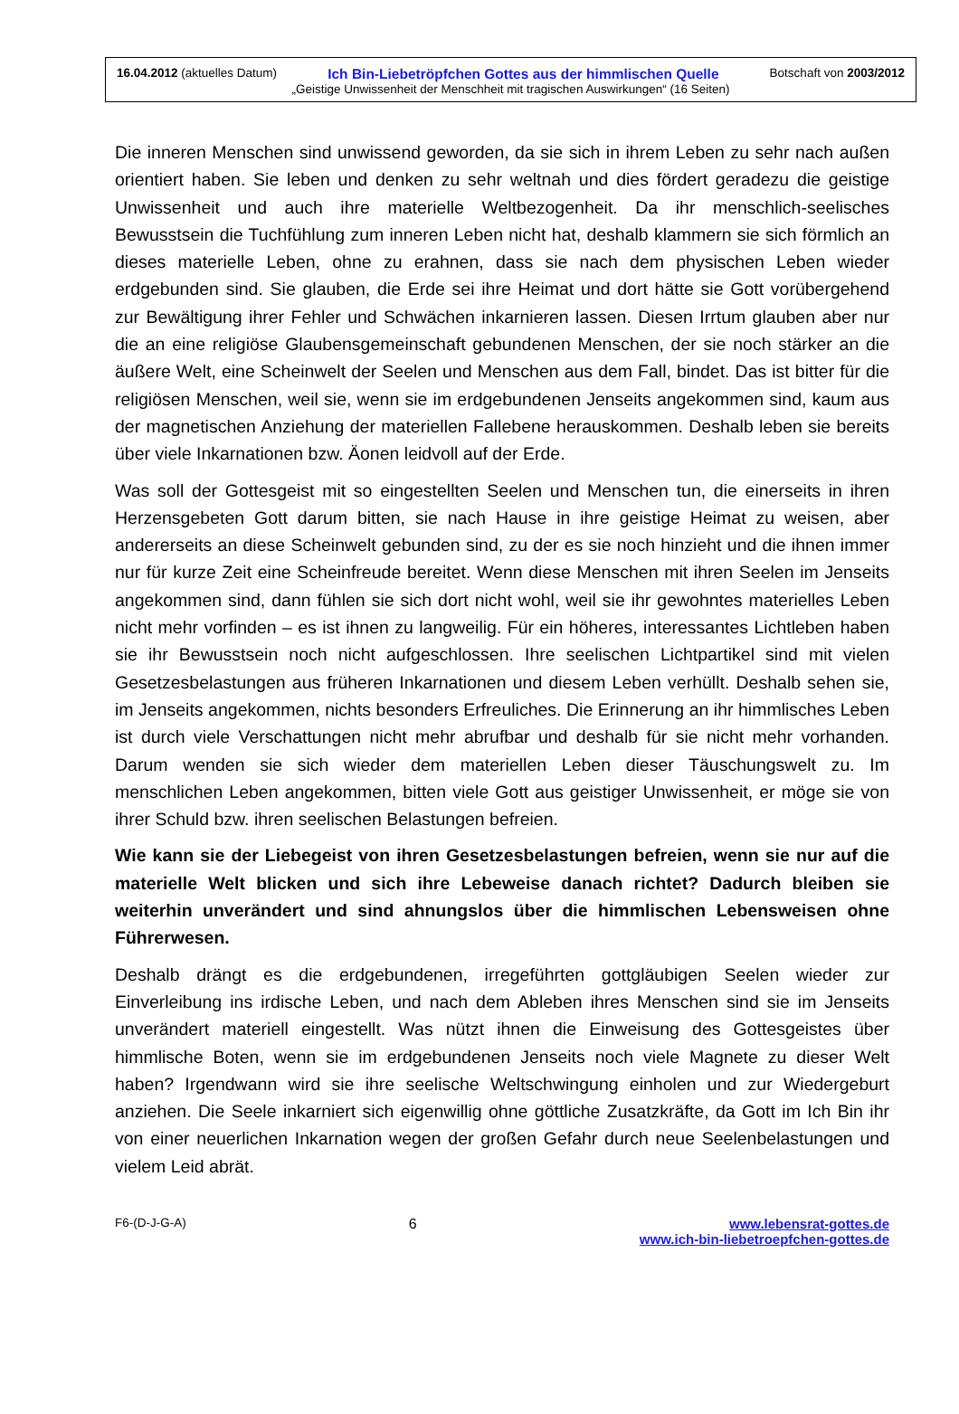16.04.2012 (aktuelles Datum) Ich Bin-Liebetröpfchen Gottes aus der himmlischen Quelle Botschaft von 2003/2012
„Geistige Unwissenheit der Menschheit mit tragischen Auswirkungen“ (16 Seiten)
Die inneren Menschen sind unwissend geworden, da sie sich in ihrem Leben zu sehr nach außen orientiert haben. Sie leben und denken zu sehr weltnah und dies fördert geradezu die geistige Unwissenheit und auch ihre materielle Weltbezogenheit. Da ihr menschlich-seelisches Bewusstsein die Tuchfühlung zum inneren Leben nicht hat, deshalb klammern sie sich förmlich an dieses materielle Leben, ohne zu erahnen, dass sie nach dem physischen Leben wieder erdgebunden sind. Sie glauben, die Erde sei ihre Heimat und dort hätte sie Gott vorübergehend zur Bewältigung ihrer Fehler und Schwächen inkarnieren lassen. Diesen Irrtum glauben aber nur die an eine religiöse Glaubensgemeinschaft gebundenen Menschen, der sie noch stärker an die äußere Welt, eine Scheinwelt der Seelen und Menschen aus dem Fall, bindet. Das ist bitter für die religiösen Menschen, weil sie, wenn sie im erdgebundenen Jenseits angekommen sind, kaum aus der magnetischen Anziehung der materiellen Fallebene herauskommen. Deshalb leben sie bereits über viele Inkarnationen bzw. Äonen leidvoll auf der Erde.
Was soll der Gottesgeist mit so eingestellten Seelen und Menschen tun, die einerseits in ihren Herzensgebeten Gott darum bitten, sie nach Hause in ihre geistige Heimat zu weisen, aber andererseits an diese Scheinwelt gebunden sind, zu der es sie noch hinzieht und die ihnen immer nur für kurze Zeit eine Scheinfreude bereitet. Wenn diese Menschen mit ihren Seelen im Jenseits angekommen sind, dann fühlen sie sich dort nicht wohl, weil sie ihr gewohntes materielles Leben nicht mehr vorfinden – es ist ihnen zu langweilig. Für ein höheres, interessantes Lichtleben haben sie ihr Bewusstsein noch nicht aufgeschlossen. Ihre seelischen Lichtpartikel sind mit vielen Gesetzesbelastungen aus früheren Inkarnationen und diesem Leben verhüllt. Deshalb sehen sie, im Jenseits angekommen, nichts besonders Erfreuliches. Die Erinnerung an ihr himmlisches Leben ist durch viele Verschattungen nicht mehr abrufbar und deshalb für sie nicht mehr vorhanden. Darum wenden sie sich wieder dem materiellen Leben dieser Täuschungswelt zu. Im menschlichen Leben angekommen, bitten viele Gott aus geistiger Unwissenheit, er möge sie von ihrer Schuld bzw. ihren seelischen Belastungen befreien.
Wie kann sie der Liebegeist von ihren Gesetzesbelastungen befreien, wenn sie nur auf die materielle Welt blicken und sich ihre Lebeweise danach richtet? Dadurch bleiben sie weiterhin unverändert und sind ahnungslos über die himmlischen Lebensweisen ohne Führerwesen.
Deshalb drängt es die erdgebundenen, irregeführten gottgläubigen Seelen wieder zur Einverleibung ins irdische Leben, und nach dem Ableben ihres Menschen sind sie im Jenseits unverändert materiell eingestellt. Was nützt ihnen die Einweisung des Gottesgeistes über himmlische Boten, wenn sie im erdgebundenen Jenseits noch viele Magnete zu dieser Welt haben? Irgendwann wird sie ihre seelische Weltschwingung einholen und zur Wiedergeburt anziehen. Die Seele inkarniert sich eigenwillig ohne göttliche Zusatzkräfte, da Gott im Ich Bin ihr von einer neuerlichen Inkarnation wegen der großen Gefahr durch neue Seelenbelastungen und vielem Leid abrät.
F6-(D-J-G-A) 6 www.lebensrat-gottes.de
www.ich-bin-liebetroepfchen-gottes.de